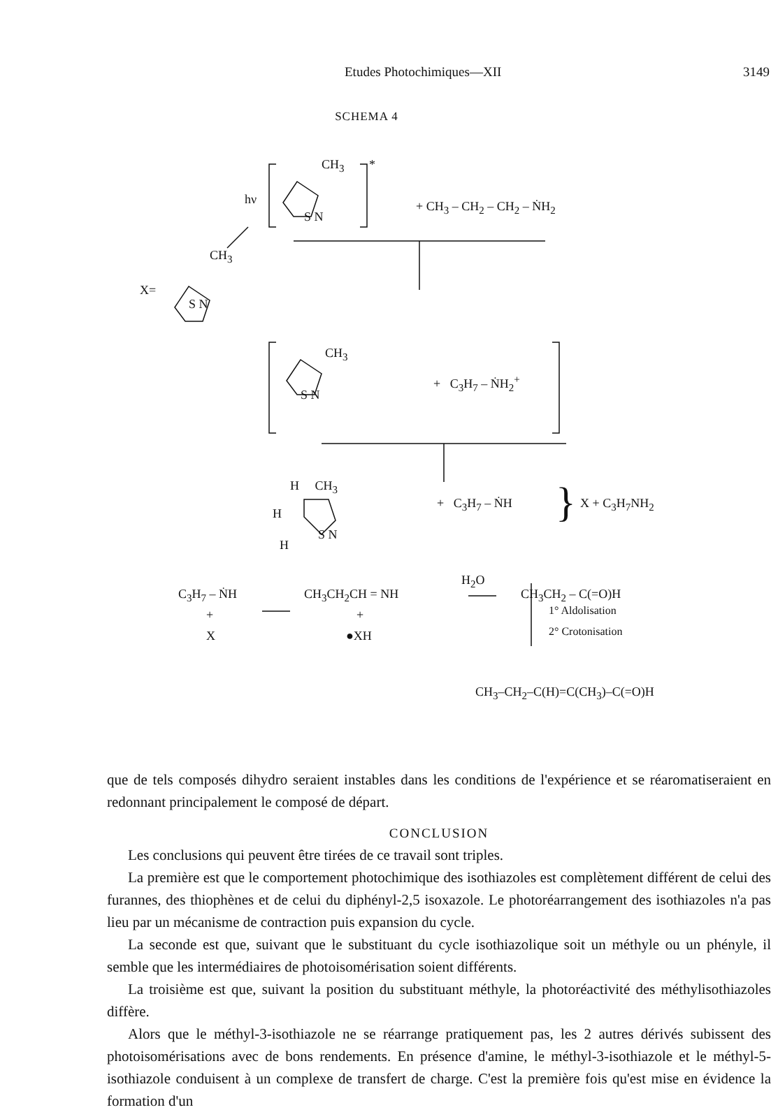Etudes Photochimiques—XII 3149
SCHEMA 4
hν
CH<sub>3</sub>
S N
*
+ CH<sub>3</sub> – CH<sub>2</sub> – CH<sub>2</sub> – ṄH<sub>2</sub>
CH<sub>3</sub>
X=
S N
CH<sub>3</sub>
S N
+ C<sub>3</sub>H<sub>7</sub> – ṄH<sub>2</sub><sup>+</sup>
H CH<sub>3</sub>
H
S N
H
+ C<sub>3</sub>H<sub>7</sub> – ṄH } X + C<sub>3</sub>H<sub>7</sub>NH<sub>2</sub>
C<sub>3</sub>H<sub>7</sub> – ṄH
+
X
CH<sub>3</sub>CH<sub>2</sub>CH = NH
+
●XH
H<sub>2</sub>O
CH<sub>3</sub>CH<sub>2</sub> – C(=O)H
1° Aldolisation
2° Crotonisation
CH<sub>3</sub>–CH<sub>2</sub>–C(H)=C(CH<sub>3</sub>)–C(=O)H
que de tels composés dihydro seraient instables dans les conditions de l'expérience et se réaromatiseraient en redonnant principalement le composé de départ.
CONCLUSION
Les conclusions qui peuvent être tirées de ce travail sont triples.
La première est que le comportement photochimique des isothiazoles est complètement différent de celui des furannes, des thiophènes et de celui du diphényl-2,5 isoxazole. Le photoréarrangement des isothiazoles n'a pas lieu par un mécanisme de contraction puis expansion du cycle.
La seconde est que, suivant que le substituant du cycle isothiazolique soit un méthyle ou un phényle, il semble que les intermédiaires de photoisomérisation soient différents.
La troisième est que, suivant la position du substituant méthyle, la photoréactivité des méthylisothiazoles diffère.
Alors que le méthyl-3-isothiazole ne se réarrange pratiquement pas, les 2 autres dérivés subissent des photoisomérisations avec de bons rendements. En présence d'amine, le méthyl-3-isothiazole et le méthyl-5-isothiazole conduisent à un complexe de transfert de charge. C'est la première fois qu'est mise en évidence la formation d'un